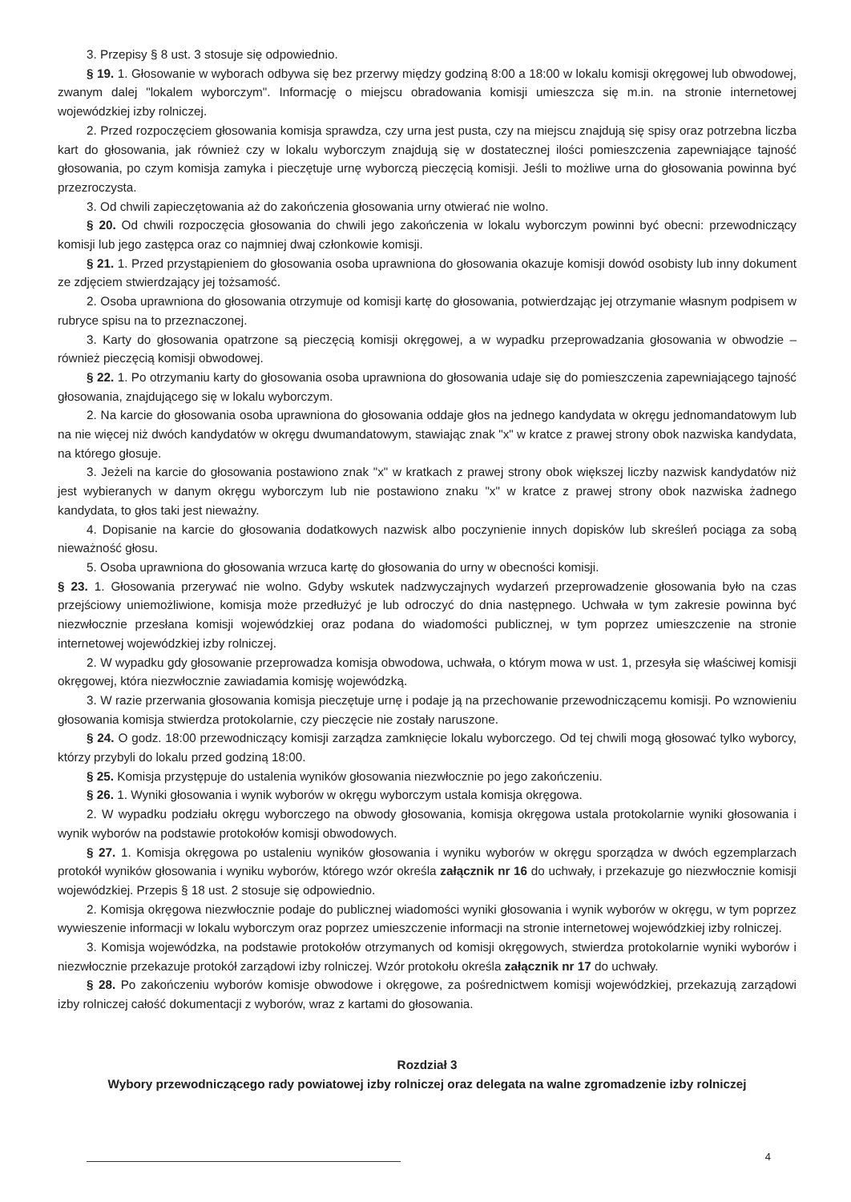3. Przepisy § 8 ust. 3 stosuje się odpowiednio.
§ 19. 1. Głosowanie w wyborach odbywa się bez przerwy między godziną 8:00 a 18:00 w lokalu komisji okręgowej lub obwodowej, zwanym dalej "lokalem wyborczym". Informację o miejscu obradowania komisji umieszcza się m.in. na stronie internetowej wojewódzkiej izby rolniczej.
2. Przed rozpoczęciem głosowania komisja sprawdza, czy urna jest pusta, czy na miejscu znajdują się spisy oraz potrzebna liczba kart do głosowania, jak również czy w lokalu wyborczym znajdują się w dostatecznej ilości pomieszczenia zapewniające tajność głosowania, po czym komisja zamyka i pieczętuje urnę wyborczą pieczęcią komisji. Jeśli to możliwe urna do głosowania powinna być przezroczysta.
3. Od chwili zapieczętowania aż do zakończenia głosowania urny otwierać nie wolno.
§ 20. Od chwili rozpoczęcia głosowania do chwili jego zakończenia w lokalu wyborczym powinni być obecni: przewodniczący komisji lub jego zastępca oraz co najmniej dwaj członkowie komisji.
§ 21. 1. Przed przystąpieniem do głosowania osoba uprawniona do głosowania okazuje komisji dowód osobisty lub inny dokument ze zdjęciem stwierdzający jej tożsamość.
2. Osoba uprawniona do głosowania otrzymuje od komisji kartę do głosowania, potwierdzając jej otrzymanie własnym podpisem w rubryce spisu na to przeznaczonej.
3. Karty do głosowania opatrzone są pieczęcią komisji okręgowej, a w wypadku przeprowadzania głosowania w obwodzie – również pieczęcią komisji obwodowej.
§ 22. 1. Po otrzymaniu karty do głosowania osoba uprawniona do głosowania udaje się do pomieszczenia zapewniającego tajność głosowania, znajdującego się w lokalu wyborczym.
2. Na karcie do głosowania osoba uprawniona do głosowania oddaje głos na jednego kandydata w okręgu jednomandatowym lub na nie więcej niż dwóch kandydatów w okręgu dwumandatowym, stawiając znak "x" w kratce z prawej strony obok nazwiska kandydata, na którego głosuje.
3. Jeżeli na karcie do głosowania postawiono znak "x" w kratkach z prawej strony obok większej liczby nazwisk kandydatów niż jest wybieranych w danym okręgu wyborczym lub nie postawiono znaku "x" w kratce z prawej strony obok nazwiska żadnego kandydata, to głos taki jest nieważny.
4. Dopisanie na karcie do głosowania dodatkowych nazwisk albo poczynienie innych dopisków lub skreśleń pociąga za sobą nieważność głosu.
5. Osoba uprawniona do głosowania wrzuca kartę do głosowania do urny w obecności komisji.
§ 23. 1. Głosowania przerywać nie wolno. Gdyby wskutek nadzwyczajnych wydarzeń przeprowadzenie głosowania było na czas przejściowy uniemożliwione, komisja może przedłużyć je lub odroczyć do dnia następnego. Uchwała w tym zakresie powinna być niezwłocznie przesłana komisji wojewódzkiej oraz podana do wiadomości publicznej, w tym poprzez umieszczenie na stronie internetowej wojewódzkiej izby rolniczej.
2. W wypadku gdy głosowanie przeprowadza komisja obwodowa, uchwała, o którym mowa w ust. 1, przesyła się właściwej komisji okręgowej, która niezwłocznie zawiadamia komisję wojewódzką.
3. W razie przerwania głosowania komisja pieczętuje urnę i podaje ją na przechowanie przewodniczącemu komisji. Po wznowieniu głosowania komisja stwierdza protokolarnie, czy pieczęcie nie zostały naruszone.
§ 24. O godz. 18:00 przewodniczący komisji zarządza zamknięcie lokalu wyborczego. Od tej chwili mogą głosować tylko wyborcy, którzy przybyli do lokalu przed godziną 18:00.
§ 25. Komisja przystępuje do ustalenia wyników głosowania niezwłocznie po jego zakończeniu.
§ 26. 1. Wyniki głosowania i wynik wyborów w okręgu wyborczym ustala komisja okręgowa.
2. W wypadku podziału okręgu wyborczego na obwody głosowania, komisja okręgowa ustala protokolarnie wyniki głosowania i wynik wyborów na podstawie protokołów komisji obwodowych.
§ 27. 1. Komisja okręgowa po ustaleniu wyników głosowania i wyniku wyborów w okręgu sporządza w dwóch egzemplarzach protokół wyników głosowania i wyniku wyborów, którego wzór określa załącznik nr 16 do uchwały, i przekazuje go niezwłocznie komisji wojewódzkiej. Przepis § 18 ust. 2 stosuje się odpowiednio.
2. Komisja okręgowa niezwłocznie podaje do publicznej wiadomości wyniki głosowania i wynik wyborów w okręgu, w tym poprzez wywieszenie informacji w lokalu wyborczym oraz poprzez umieszczenie informacji na stronie internetowej wojewódzkiej izby rolniczej.
3. Komisja wojewódzka, na podstawie protokołów otrzymanych od komisji okręgowych, stwierdza protokolarnie wyniki wyborów i niezwłocznie przekazuje protokół zarządowi izby rolniczej. Wzór protokołu określa załącznik nr 17 do uchwały.
§ 28. Po zakończeniu wyborów komisje obwodowe i okręgowe, za pośrednictwem komisji wojewódzkiej, przekazują zarządowi izby rolniczej całość dokumentacji z wyborów, wraz z kartami do głosowania.
Rozdział 3
Wybory przewodniczącego rady powiatowej izby rolniczej oraz delegata na walne zgromadzenie izby rolniczej
4